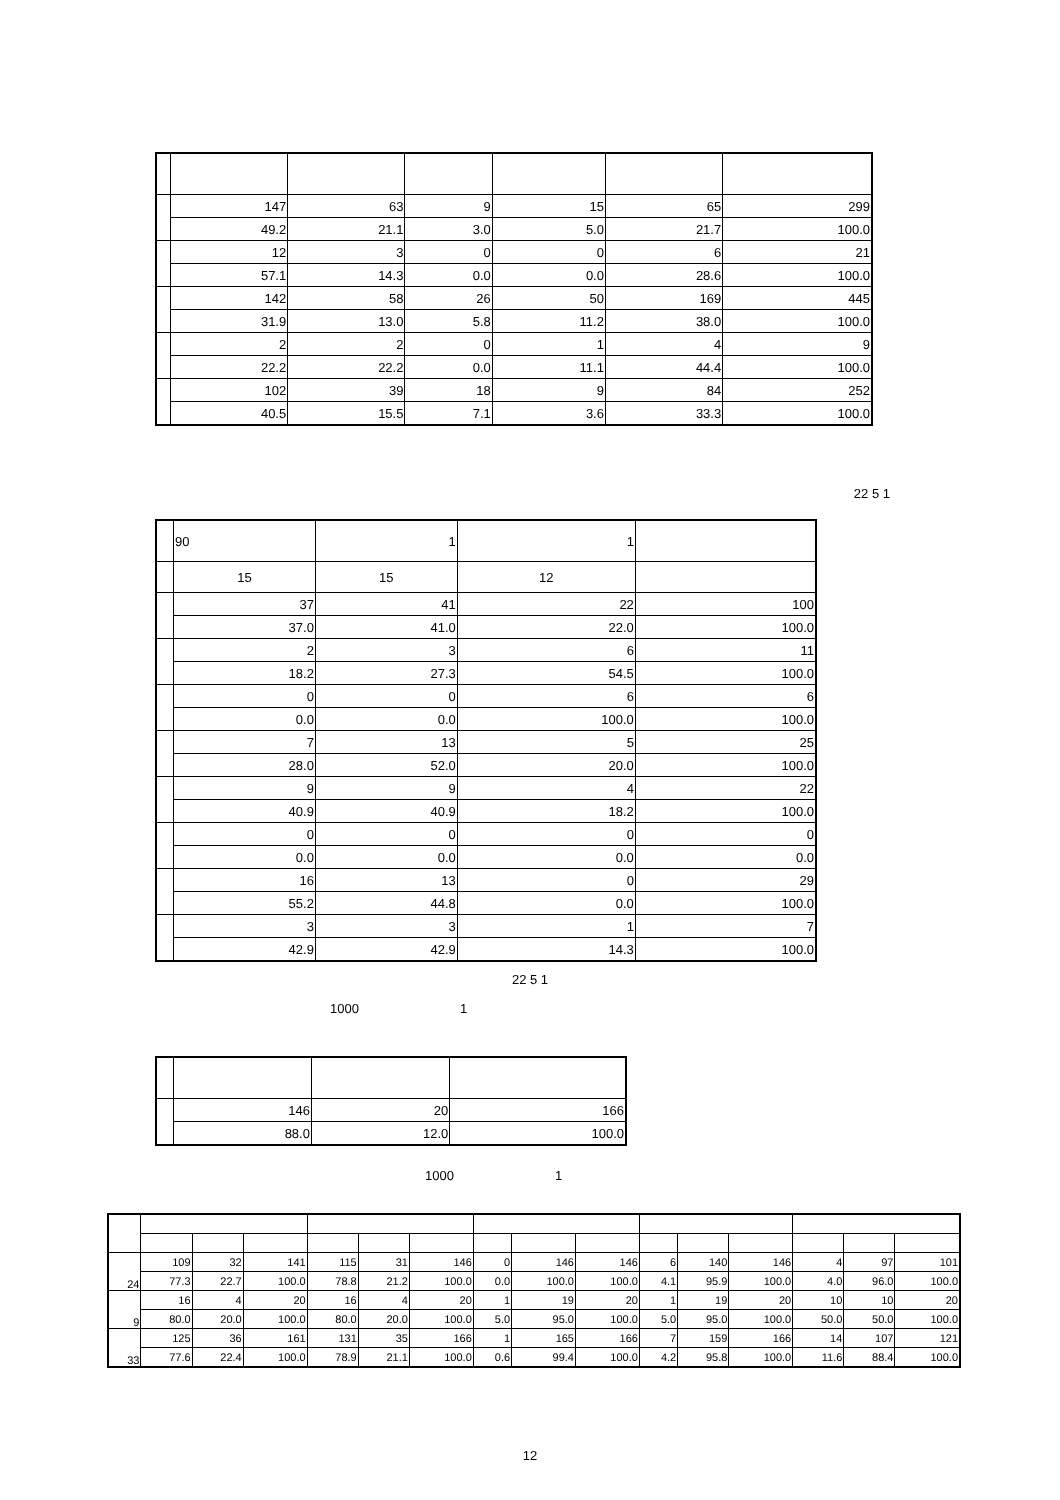| | 147 | 63 | 9 | 15 | 65 | 299 |
| | 49.2 | 21.1 | 3.0 | 5.0 | 21.7 | 100.0 |
| | 12 | 3 | 0 | 0 | 6 | 21 |
| | 57.1 | 14.3 | 0.0 | 0.0 | 28.6 | 100.0 |
| | 142 | 58 | 26 | 50 | 169 | 445 |
| | 31.9 | 13.0 | 5.8 | 11.2 | 38.0 | 100.0 |
| | 2 | 2 | 0 | 1 | 4 | 9 |
| | 22.2 | 22.2 | 0.0 | 11.1 | 44.4 | 100.0 |
| | 102 | 39 | 18 | 9 | 84 | 252 |
| | 40.5 | 15.5 | 7.1 | 3.6 | 33.3 | 100.0 |
22 5 1
| | 90 | 1 | 1 | |
| --- | --- | --- | --- | --- |
| | 15 | 15 | 12 | |
| | 37 | 41 | 22 | 100 |
| | 37.0 | 41.0 | 22.0 | 100.0 |
| | 2 | 3 | 6 | 11 |
| | 18.2 | 27.3 | 54.5 | 100.0 |
| | 0 | 0 | 6 | 6 |
| | 0.0 | 0.0 | 100.0 | 100.0 |
| | 7 | 13 | 5 | 25 |
| | 28.0 | 52.0 | 20.0 | 100.0 |
| | 9 | 9 | 4 | 22 |
| | 40.9 | 40.9 | 18.2 | 100.0 |
| | 0 | 0 | 0 | 0 |
| | 0.0 | 0.0 | 0.0 | 0.0 |
| | 16 | 13 | 0 | 29 |
| | 55.2 | 44.8 | 0.0 | 100.0 |
| | 3 | 3 | 1 | 7 |
| | 42.9 | 42.9 | 14.3 | 100.0 |
22 5 1
1000 1
| | 146 | 20 | 166 |
| | 88.0 | 12.0 | 100.0 |
1000 1
| 24 | 109 | 32 | 141 | 115 | 31 | 146 | 0 | 146 | 146 | 6 | 140 | 146 | 4 | 97 | 101 |
| | 77.3 | 22.7 | 100.0 | 78.8 | 21.2 | 100.0 | 0.0 | 100.0 | 100.0 | 4.1 | 95.9 | 100.0 | 4.0 | 96.0 | 100.0 |
| 9 | 16 | 4 | 20 | 16 | 4 | 20 | 1 | 19 | 20 | 1 | 19 | 20 | 10 | 10 | 20 |
| | 80.0 | 20.0 | 100.0 | 80.0 | 20.0 | 100.0 | 5.0 | 95.0 | 100.0 | 5.0 | 95.0 | 100.0 | 50.0 | 50.0 | 100.0 |
| 33 | 125 | 36 | 161 | 131 | 35 | 166 | 1 | 165 | 166 | 7 | 159 | 166 | 14 | 107 | 121 |
| | 77.6 | 22.4 | 100.0 | 78.9 | 21.1 | 100.0 | 0.6 | 99.4 | 100.0 | 4.2 | 95.8 | 100.0 | 11.6 | 88.4 | 100.0 |
12